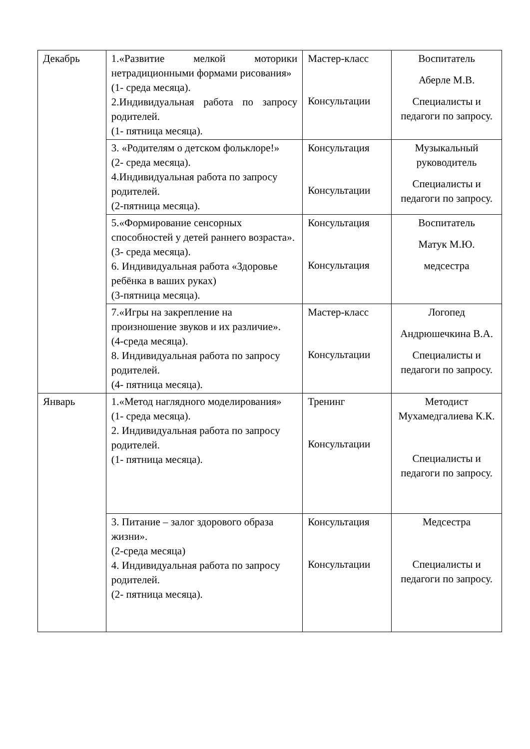| Декабрь | 1.«Развитие мелкой моторики нетрадиционными формами рисования» (1- среда месяца). 2.Индивидуальная работа по запросу родителей. (1- пятница месяца). | Мастер-класс Консультации | Воспитатель Аберле М.В. Специалисты и педагоги по запросу. |
| | 3. «Родителям о детском фольклоре!» (2- среда месяца). 4.Индивидуальная работа по запросу родителей. (2-пятница месяца). | Консультация Консультации | Музыкальный руководитель Специалисты и педагоги по запросу. |
| | 5.«Формирование сенсорных способностей у детей раннего возраста». (3- среда месяца). 6. Индивидуальная работа «Здоровье ребёнка в ваших руках) (3-пятница месяца). | Консультация Консультация | Воспитатель Матук М.Ю. медсестра |
| | 7.«Игры на закрепление на произношение звуков и их различие». (4-среда месяца). 8. Индивидуальная работа по запросу родителей. (4- пятница месяца). | Мастер-класс Консультации | Логопед Андрюшечкина В.А. Специалисты и педагоги по запросу. |
| Январь | 1.«Метод наглядного моделирования» (1- среда месяца). 2. Индивидуальная работа по запросу родителей. (1- пятница месяца). | Тренинг Консультации | Методист Мухамедгалиева К.К. Специалисты и педагоги по запросу. |
| | 3. Питание – залог здорового образа жизни». (2-среда месяца) 4. Индивидуальная работа по запросу родителей. (2- пятница месяца). | Консультация Консультации | Медсестра Специалисты и педагоги по запросу. |